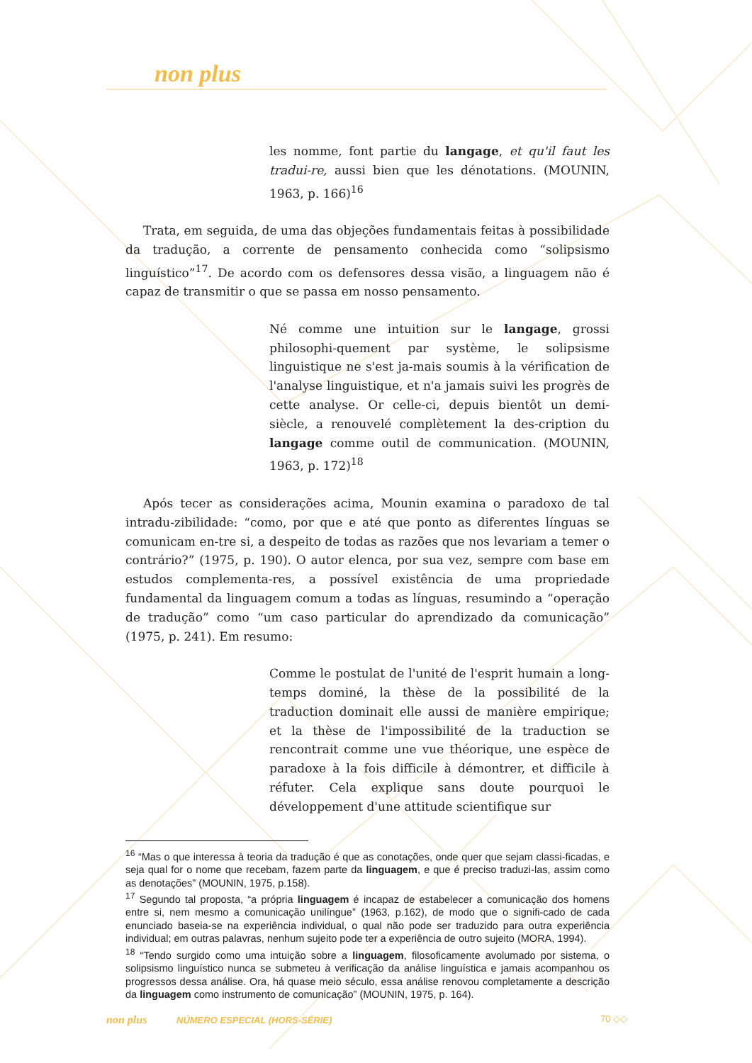non plus
les nomme, font partie du langage, et qu'il faut les tradui-re, aussi bien que les dénotations. (MOUNIN, 1963, p. 166)<sup>16</sup>
Trata, em seguida, de uma das objeções fundamentais feitas à possibilidade da tradução, a corrente de pensamento conhecida como “solipsismo linguístico”<sup>17</sup>. De acordo com os defensores dessa visão, a linguagem não é capaz de transmitir o que se passa em nosso pensamento.
Né comme une intuition sur le langage, grossi philosophi-quement par système, le solipsisme linguistique ne s'est ja-mais soumis à la vérification de l'analyse linguistique, et n'a jamais suivi les progrès de cette analyse. Or celle-ci, depuis bientôt un demi-siècle, a renouvelé complètement la des-cription du langage comme outil de communication. (MOUNIN, 1963, p. 172)<sup>18</sup>
Após tecer as considerações acima, Mounin examina o paradoxo de tal intradu-zibilidade: “como, por que e até que ponto as diferentes línguas se comunicam en-tre si, a despeito de todas as razões que nos levariam a temer o contrário?” (1975, p. 190). O autor elenca, por sua vez, sempre com base em estudos complementa-res, a possível existência de uma propriedade fundamental da linguagem comum a todas as línguas, resumindo a “operação de tradução” como “um caso particular do aprendizado da comunicação” (1975, p. 241). Em resumo:
Comme le postulat de l'unité de l'esprit humain a long-temps dominé, la thèse de la possibilité de la traduction dominait elle aussi de manière empirique; et la thèse de l'impossibilité de la traduction se rencontrait comme une vue théorique, une espèce de paradoxe à la fois difficile à démontrer, et difficile à réfuter. Cela explique sans doute pourquoi le développement d'une attitude scientifique sur
<sup>16</sup> “Mas o que interessa à teoria da tradução é que as conotações, onde quer que sejam classi-ficadas, e seja qual for o nome que recebam, fazem parte da linguagem, e que é preciso traduzi-las, assim como as denotações” (MOUNIN, 1975, p.158).
<sup>17</sup> Segundo tal proposta, “a própria linguagem é incapaz de estabelecer a comunicação dos homens entre si, nem mesmo a comunicação unilíngue” (1963, p.162), de modo que o signifi-cado de cada enunciado baseia-se na experiência individual, o qual não pode ser traduzido para outra experiência individual; em outras palavras, nenhum sujeito pode ter a experiência de outro sujeito (MORA, 1994).
<sup>18</sup> “Tendo surgido como uma intuição sobre a linguagem, filosoficamente avolumado por sistema, o solipsismo linguístico nunca se submeteu à verificação da análise linguística e jamais acompanhou os progressos dessa análise. Ora, há quase meio século, essa análise renovou completamente a descrição da linguagem como instrumento de comunicação” (MOUNIN, 1975, p. 164).
non plus NÚMERO ESPECIAL (HORS-SÉRIE) 70 ◇◇